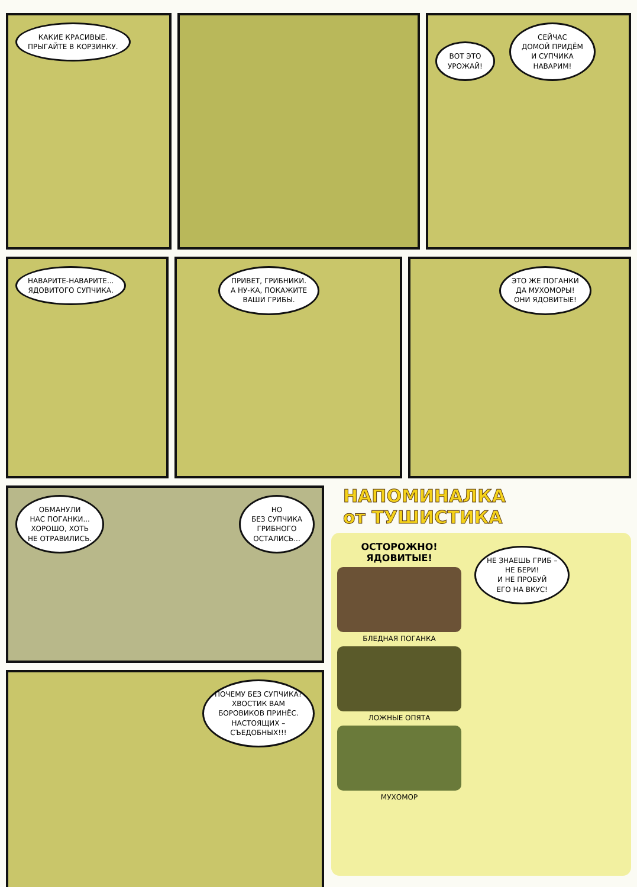КАКИЕ КРАСИВЫЕ.
ПРЫГАЙТЕ В КОРЗИНКУ.
ВОТ ЭТО
УРОЖАЙ!
СЕЙЧАС
ДОМОЙ ПРИДЁМ
И СУПЧИКА
НАВАРИМ!
НАВАРИТЕ-НАВАРИТЕ...
ЯДОВИТОГО СУПЧИКА.
ПРИВЕТ, ГРИБНИКИ.
А НУ-КА, ПОКАЖИТЕ
ВАШИ ГРИБЫ.
ЭТО ЖЕ ПОГАНКИ
ДА МУХОМОРЫ!
ОНИ ЯДОВИТЫЕ!
ОБМАНУЛИ
НАС ПОГАНКИ...
ХОРОШО, ХОТЬ
НЕ ОТРАВИЛИСЬ.
НО
БЕЗ СУПЧИКА
ГРИБНОГО
ОСТАЛИСЬ...
ПОЧЕМУ БЕЗ СУПЧИКА?
ХВОСТИК ВАМ
БОРОВИКОВ ПРИНЁС.
НАСТОЯЩИХ –
СЪЕДОБНЫХ!!!
НАПОМИНАЛКА
от ТУШИСТИКА
ОСТОРОЖНО!
ЯДОВИТЫЕ!
БЛЕДНАЯ ПОГАНКА
ЛОЖНЫЕ ОПЯТА
МУХОМОР
НЕ ЗНАЕШЬ ГРИБ –
НЕ БЕРИ!
И НЕ ПРОБУЙ
ЕГО НА ВКУС!